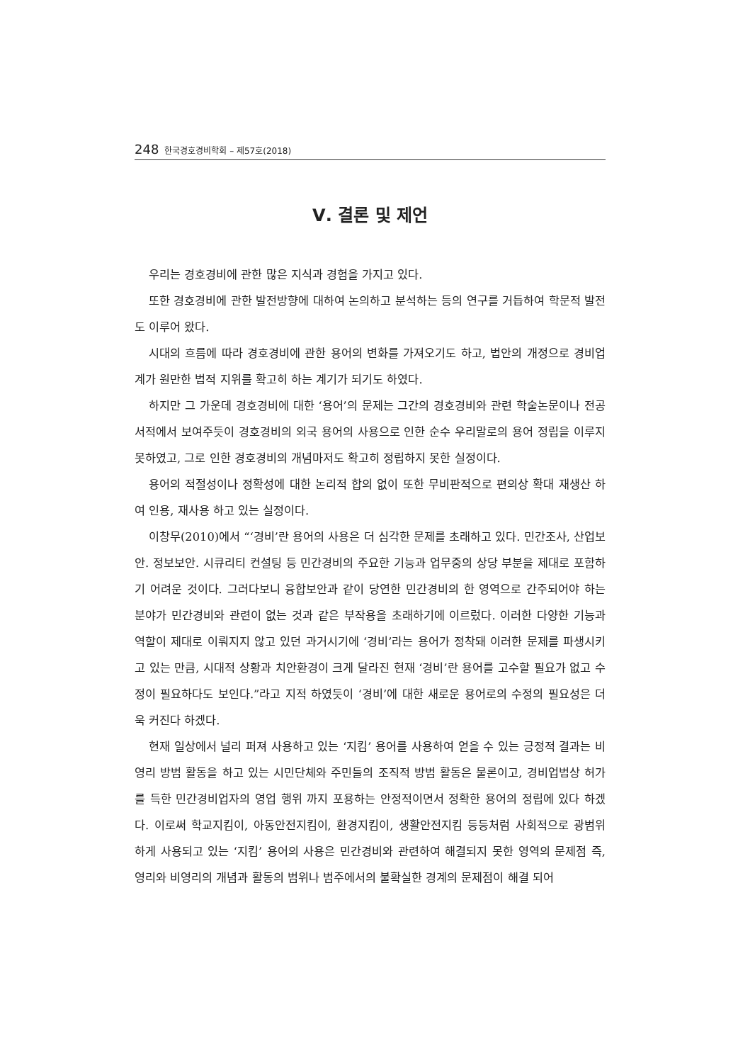248 한국경호경비학회 – 제57호(2018)
Ⅴ. 결론 및 제언
우리는 경호경비에 관한 많은 지식과 경험을 가지고 있다.
또한 경호경비에 관한 발전방향에 대하여 논의하고 분석하는 등의 연구를 거듭하여 학문적 발전도 이루어 왔다.
시대의 흐름에 따라 경호경비에 관한 용어의 변화를 가져오기도 하고, 법안의 개정으로 경비업계가 원만한 법적 지위를 확고히 하는 계기가 되기도 하였다.
하지만 그 가운데 경호경비에 대한 ‘용어’의 문제는 그간의 경호경비와 관련 학술논문이나 전공서적에서 보여주듯이 경호경비의 외국 용어의 사용으로 인한 순수 우리말로의 용어 정립을 이루지 못하였고, 그로 인한 경호경비의 개념마저도 확고히 정립하지 못한 실정이다.
용어의 적절성이나 정확성에 대한 논리적 합의 없이 또한 무비판적으로 편의상 확대 재생산 하여 인용, 재사용 하고 있는 실정이다.
이창무(2010)에서 “‘경비’란 용어의 사용은 더 심각한 문제를 초래하고 있다. 민간조사, 산업보안. 정보보안. 시큐리티 컨설팅 등 민간경비의 주요한 기능과 업무중의 상당 부분을 제대로 포함하기 어려운 것이다. 그러다보니 융합보안과 같이 당연한 민간경비의 한 영역으로 간주되어야 하는 분야가 민간경비와 관련이 없는 것과 같은 부작용을 초래하기에 이르렀다. 이러한 다양한 기능과 역할이 제대로 이뤄지지 않고 있던 과거시기에 ‘경비’라는 용어가 정착돼 이러한 문제를 파생시키고 있는 만큼, 시대적 상황과 치안환경이 크게 달라진 현재 ‘경비’란 용어를 고수할 필요가 없고 수정이 필요하다도 보인다.”라고 지적 하였듯이 ‘경비’에 대한 새로운 용어로의 수정의 필요성은 더욱 커진다 하겠다.
현재 일상에서 널리 퍼져 사용하고 있는 ‘지킴’ 용어를 사용하여 얻을 수 있는 긍정적 결과는 비영리 방범 활동을 하고 있는 시민단체와 주민들의 조직적 방범 활동은 물론이고, 경비업법상 허가를 득한 민간경비업자의 영업 행위 까지 포용하는 안정적이면서 정확한 용어의 정립에 있다 하겠다. 이로써 학교지킴이, 아동안전지킴이, 환경지킴이, 생활안전지킴 등등처럼 사회적으로 광범위 하게 사용되고 있는 ‘지킴’ 용어의 사용은 민간경비와 관련하여 해결되지 못한 영역의 문제점 즉, 영리와 비영리의 개념과 활동의 범위나 범주에서의 불확실한 경계의 문제점이 해결 되어